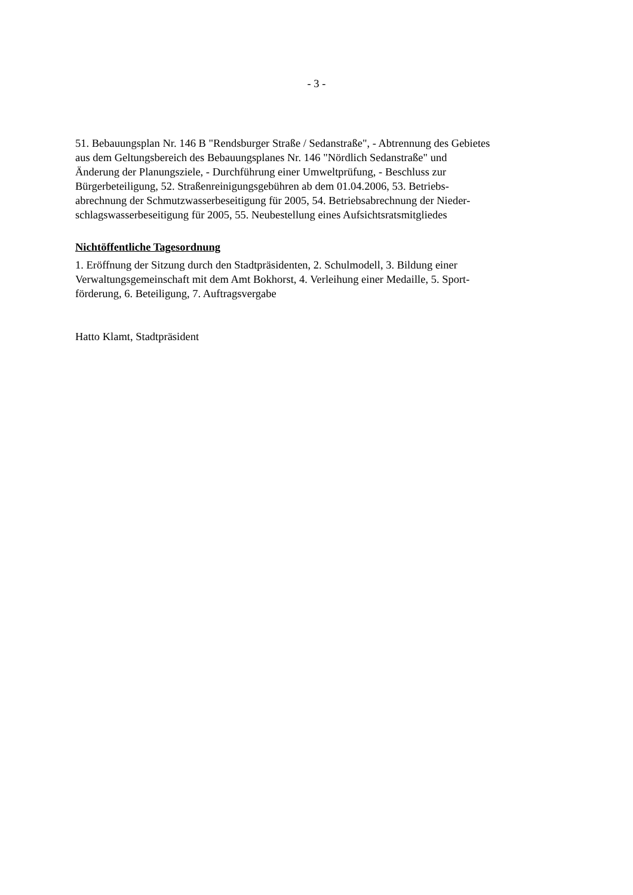- 3 -
51. Bebauungsplan Nr. 146 B "Rendsburger Straße / Sedanstraße", - Abtrennung des Gebietes
aus dem Geltungsbereich des Bebauungsplanes Nr. 146 "Nördlich Sedanstraße" und
Änderung der Planungsziele, - Durchführung einer Umweltprüfung, - Beschluss zur
Bürgerbeteiligung, 52. Straßenreinigungsgebühren ab dem 01.04.2006, 53. Betriebs-
abrechnung der Schmutzwasserbeseitigung für 2005, 54. Betriebsabrechnung der Nieder-
schlagswasserbeseitigung für 2005, 55. Neubestellung eines Aufsichtsratsmitgliedes
Nichtöffentliche Tagesordnung
1. Eröffnung der Sitzung durch den Stadtpräsidenten, 2. Schulmodell, 3. Bildung einer
Verwaltungsgemeinschaft mit dem Amt Bokhorst, 4. Verleihung einer Medaille, 5. Sport-
förderung, 6. Beteiligung, 7. Auftragsvergabe
Hatto Klamt, Stadtpräsident